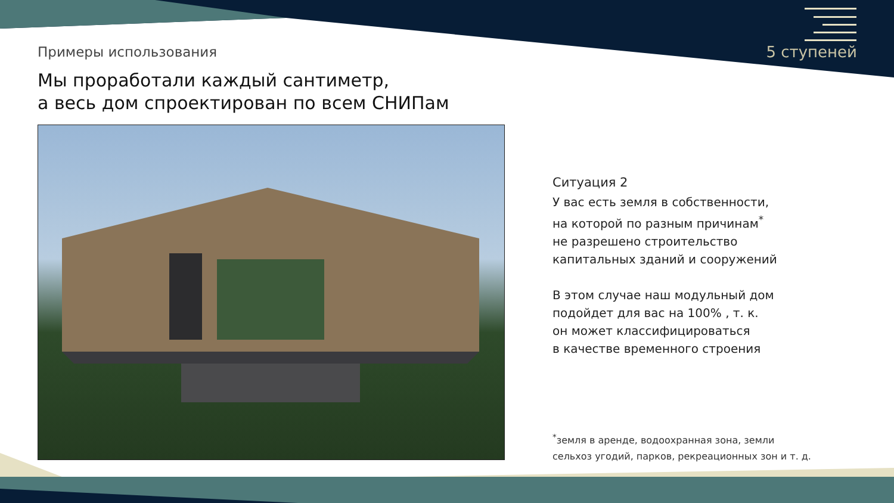Примеры использования 5 ступеней
Мы проработали каждый сантиметр,
а весь дом спроектирован по всем СНИПам
Ситуация 2
У вас есть земля в собственности,
на которой по разным причинам<sup>*</sup>
не разрешено строительство
капитальных зданий и сооружений
В этом случае наш модульный дом
подойдет для вас на 100% , т. к.
он может классифицироваться
в качестве временного строения
<sup>*</sup> земля в аренде, водоохранная зона, земли
сельхоз угодий, парков, рекреационных зон и т. д.